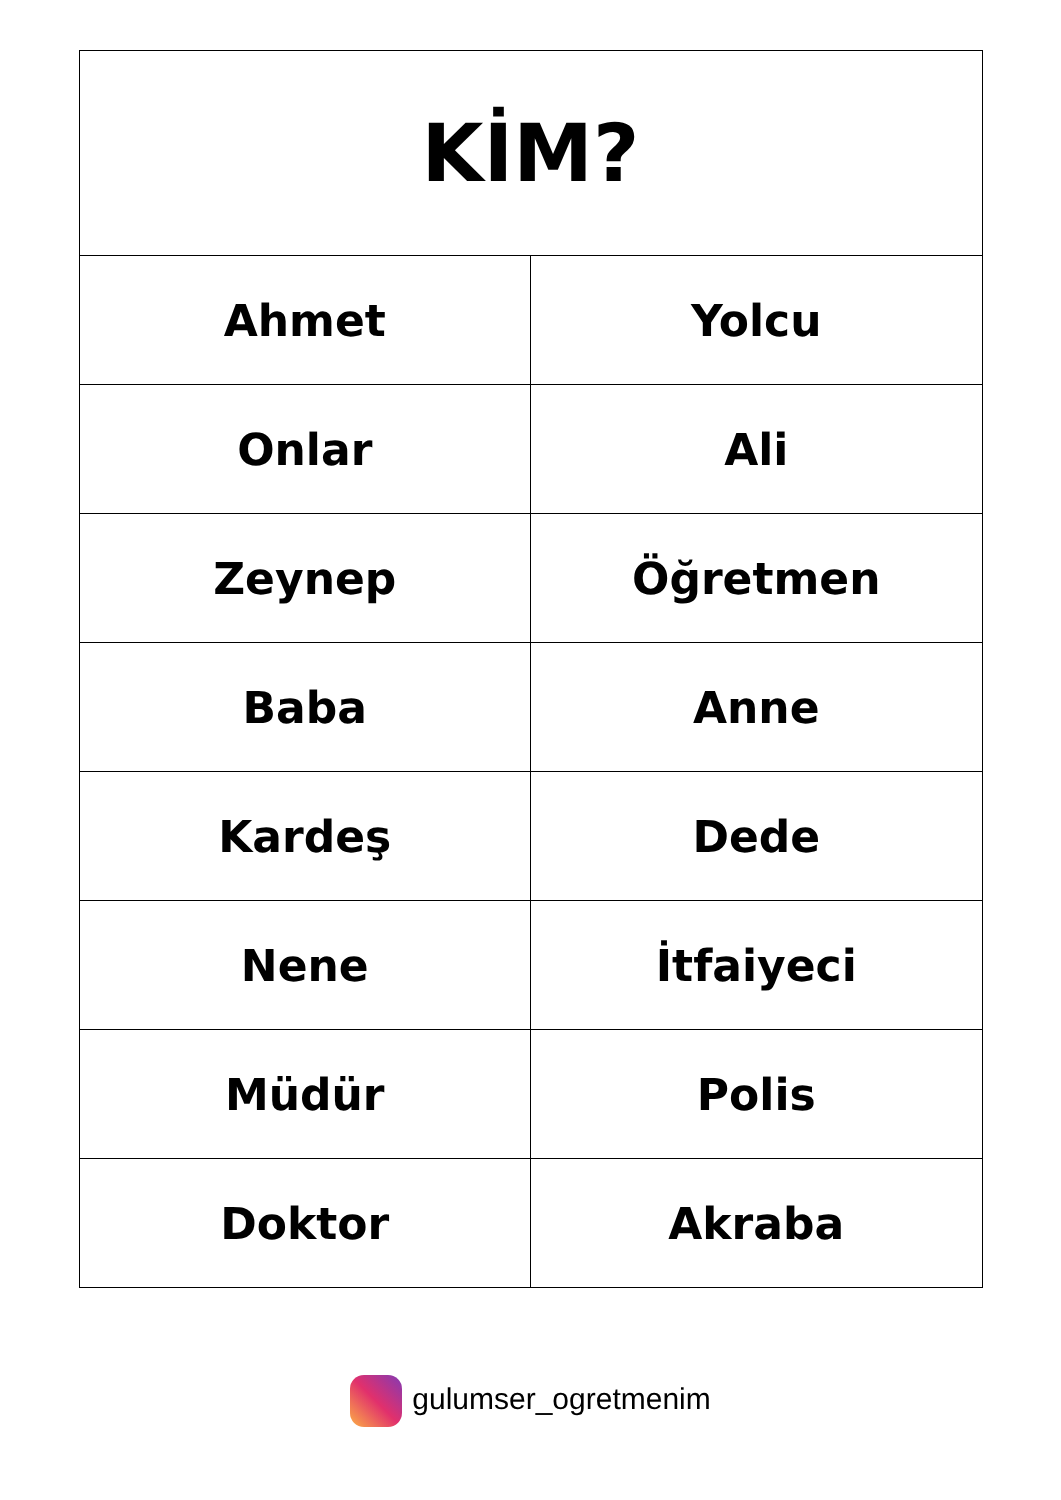| KİM? | |
| --- | --- |
| Ahmet | Yolcu |
| Onlar | Ali |
| Zeynep | Öğretmen |
| Baba | Anne |
| Kardeş | Dede |
| Nene | İtfaiyeci |
| Müdür | Polis |
| Doktor | Akraba |
gulumser_ogretmenim